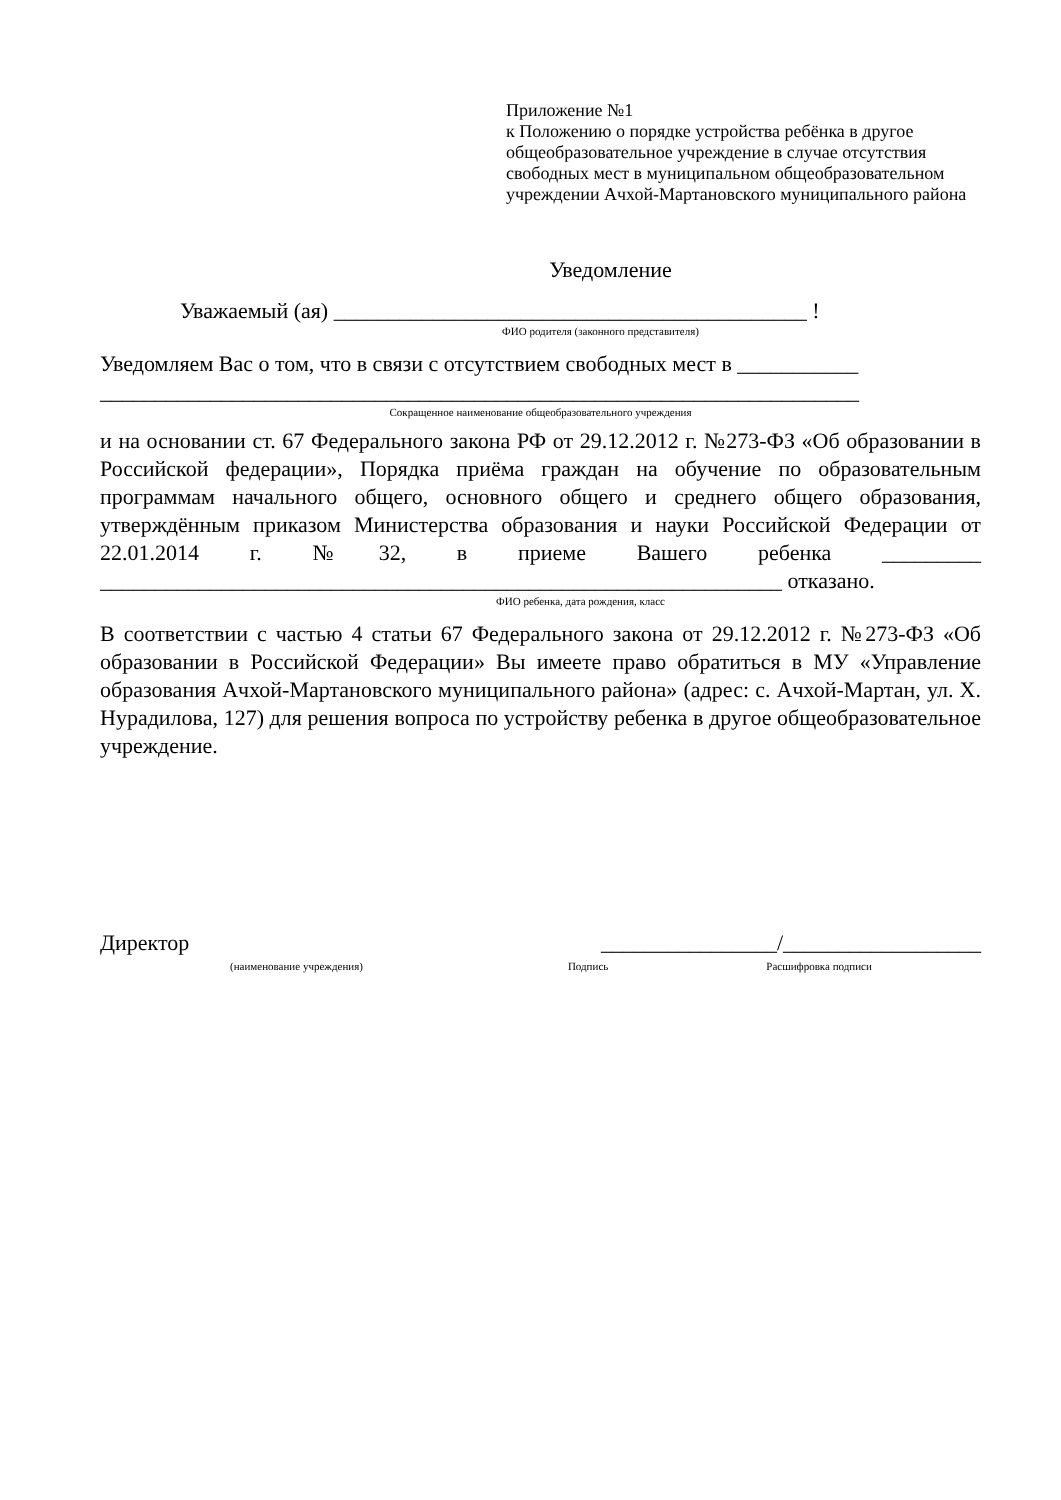Приложение №1
к Положению о порядке устройства ребёнка в другое общеобразовательное учреждение в случае отсутствия свободных мест в муниципальном общеобразовательном учреждении Ачхой-Мартановского муниципального района
Уведомление
Уважаемый (ая) ___________________________________________ !
ФИО родителя (законного представителя)
Уведомляем Вас о том, что в связи с отсутствием свободных мест в ___________
_____________________________________________________________________
Сокращенное наименование общеобразовательного учреждения
и на основании ст. 67 Федерального закона РФ от 29.12.2012 г. №273-ФЗ «Об образовании в Российской федерации», Порядка приёма граждан на обучение по образовательным программам начального общего, основного общего и среднего общего образования, утверждённым приказом Министерства образования и науки Российской Федерации от 22.01.2014 г. №32, в приеме Вашего ребенка _________ ______________________________________________________________ отказано.
ФИО ребенка, дата рождения, класс
В соответствии с частью 4 статьи 67 Федерального закона от 29.12.2012 г. №273-ФЗ «Об образовании в Российской Федерации» Вы имеете право обратиться в МУ «Управление образования Ачхой-Мартановского муниципального района» (адрес: с. Ачхой-Мартан, ул. Х. Нурадилова, 127) для решения вопроса по устройству ребенка в другое общеобразовательное учреждение.
Директор ________________/__________________
(наименование учреждения) Подпись Расшифровка подписи